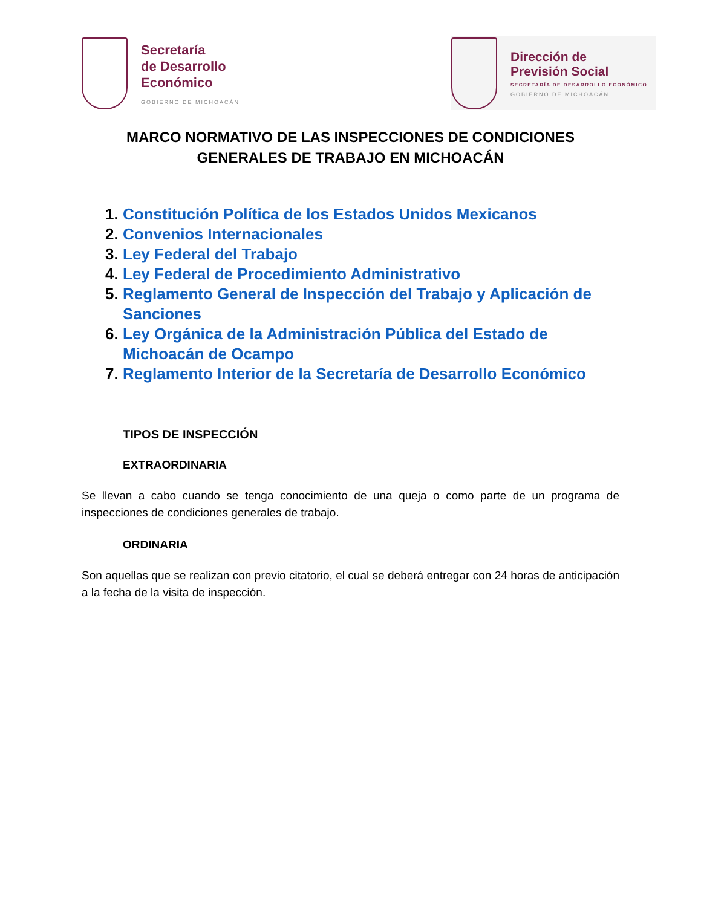Secretaría
de Desarrollo
Económico
GOBIERNO DE MICHOACÁN
Dirección de
Previsión Social
SECRETARÍA DE DESARROLLO ECONÓMICO
GOBIERNO DE MICHOACÁN
MARCO NORMATIVO DE LAS INSPECCIONES DE CONDICIONES
GENERALES DE TRABAJO EN MICHOACÁN
1. Constitución Política de los Estados Unidos Mexicanos
2. Convenios Internacionales
3. Ley Federal del Trabajo
4. Ley Federal de Procedimiento Administrativo
5. Reglamento General de Inspección del Trabajo y Aplicación de Sanciones
6. Ley Orgánica de la Administración Pública del Estado de Michoacán de Ocampo
7. Reglamento Interior de la Secretaría de Desarrollo Económico
TIPOS DE INSPECCIÓN
EXTRAORDINARIA
Se llevan a cabo cuando se tenga conocimiento de una queja o como parte de un programa de inspecciones de condiciones generales de trabajo.
ORDINARIA
Son aquellas que se realizan con previo citatorio, el cual se deberá entregar con 24 horas de anticipación a la fecha de la visita de inspección.